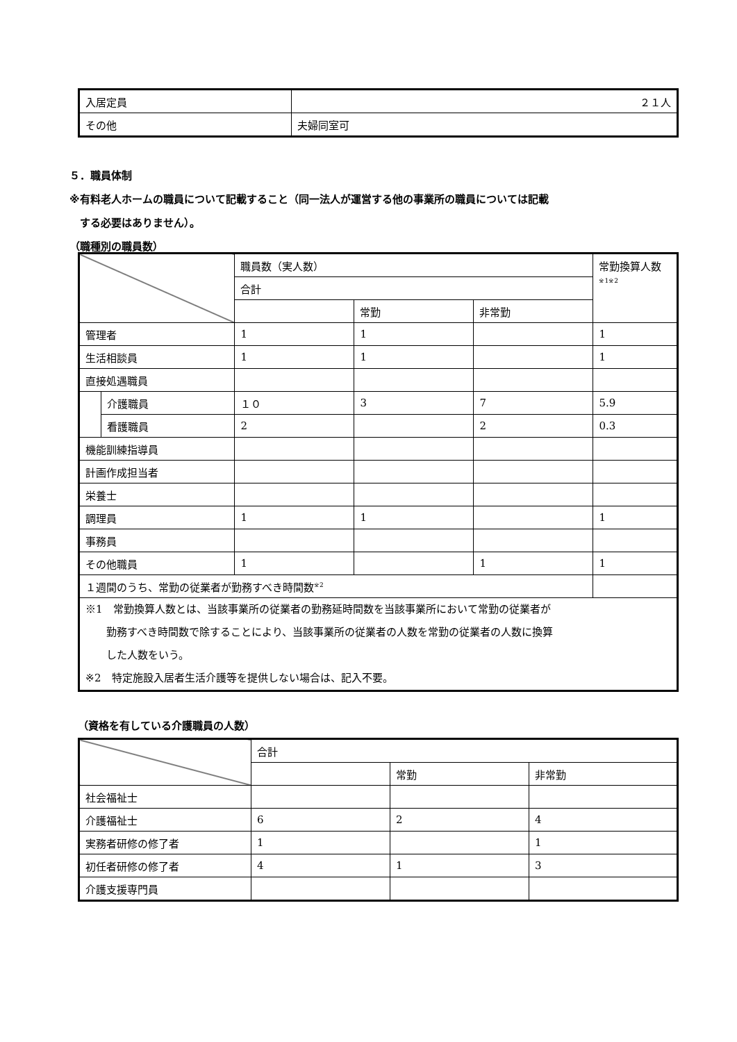| 入居定員 | ２１人 |
| その他 | 夫婦同室可 |
５．職員体制
※有料老人ホームの職員について記載すること（同一法人が運営する他の事業所の職員については記載
　する必要はありません）。
（職種別の職員数）
| | | 職員数（実人数） | | | 常勤換算人数 ※1※2 |
| | | 合計 | | | |
| | | | 常勤 | 非常勤 | |
| 管理者 | | 1 | 1 | | 1 |
| 生活相談員 | | 1 | 1 | | 1 |
| 直接処遇職員 | | | | | |
| | 介護職員 | １０ | 3 | 7 | 5.9 |
| | 看護職員 | 2 | | 2 | 0.3 |
| 機能訓練指導員 | | | | | |
| 計画作成担当者 | | | | | |
| 栄養士 | | | | | |
| 調理員 | | 1 | 1 | | 1 |
| 事務員 | | | | | |
| その他職員 | | 1 | | 1 | 1 |
| １週間のうち、常勤の従業者が勤務すべき時間数<sup>※2</sup> | | | | | |
| ※1 常勤換算人数とは、当該事業所の従業者の勤務延時間数を当該事業所において常勤の従業者が 勤務すべき時間数で除することにより、当該事業所の従業者の人数を常勤の従業者の人数に換算 した人数をいう。 ※2 特定施設入居者生活介護等を提供しない場合は、記入不要。 | | | | | |
（資格を有している介護職員の人数）
| | 合計 | | |
| | | 常勤 | 非常勤 |
| 社会福祉士 | | | |
| 介護福祉士 | 6 | 2 | 4 |
| 実務者研修の修了者 | 1 | | 1 |
| 初任者研修の修了者 | 4 | 1 | 3 |
| 介護支援専門員 | | | |